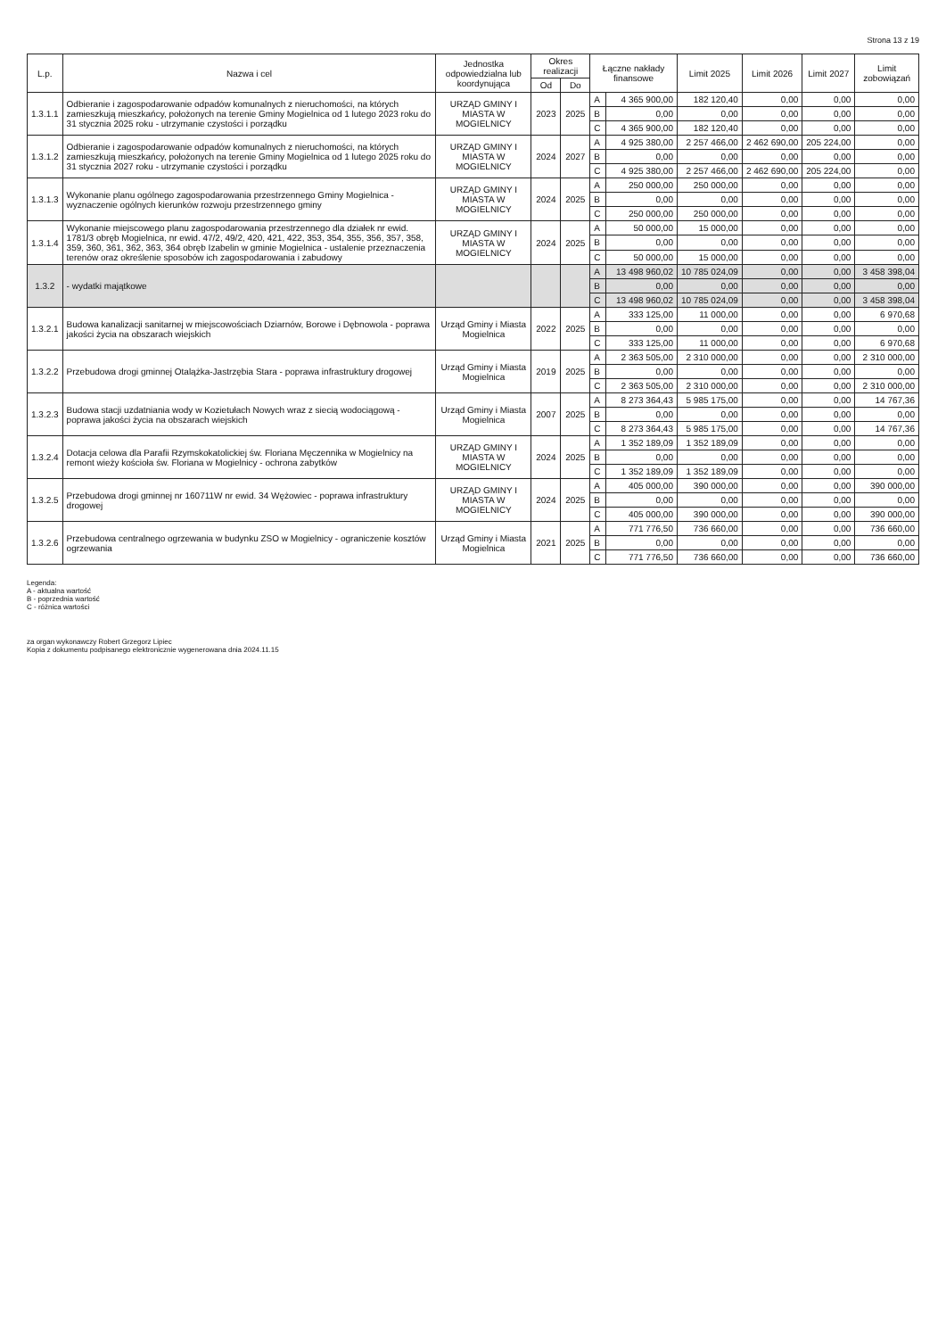Strona 13 z 19
| L.p. | Nazwa i cel | Jednostka odpowiedzialna lub koordynująca | Okres realizacji | | Łączne nakłady finansowe | | Limit 2025 | Limit 2026 | Limit 2027 | Limit zobowiązań |
| --- | --- | --- | --- | --- | --- | --- | --- | --- | --- | --- |
| | | | Od | Do | | | | | | |
| 1.3.1.1 | Odbieranie i zagospodarowanie odpadów komunalnych z nieruchomości, na których zamieszkują mieszkańcy, położonych na terenie Gminy Mogielnica od 1 lutego 2023 roku do 31 stycznia 2025 roku - utrzymanie czystości i porządku | URZĄD GMINY I MIASTA W MOGIELNICY | 2023 | 2025 | A | 4 365 900,00 | 182 120,40 | 0,00 | 0,00 | 0,00 |
| | | | | | B | 0,00 | 0,00 | 0,00 | 0,00 | 0,00 |
| | | | | | C | 4 365 900,00 | 182 120,40 | 0,00 | 0,00 | 0,00 |
| 1.3.1.2 | Odbieranie i zagospodarowanie odpadów komunalnych z nieruchomości, na których zamieszkują mieszkańcy, położonych na terenie Gminy Mogielnica od 1 lutego 2025 roku do 31 stycznia 2027 roku - utrzymanie czystości i porządku | URZĄD GMINY I MIASTA W MOGIELNICY | 2024 | 2027 | A | 4 925 380,00 | 2 257 466,00 | 2 462 690,00 | 205 224,00 | 0,00 |
| | | | | | B | 0,00 | 0,00 | 0,00 | 0,00 | 0,00 |
| | | | | | C | 4 925 380,00 | 2 257 466,00 | 2 462 690,00 | 205 224,00 | 0,00 |
| 1.3.1.3 | Wykonanie planu ogólnego zagospodarowania przestrzennego Gminy Mogielnica - wyznaczenie ogólnych kierunków rozwoju przestrzennego gminy | URZĄD GMINY I MIASTA W MOGIELNICY | 2024 | 2025 | A | 250 000,00 | 250 000,00 | 0,00 | 0,00 | 0,00 |
| | | | | | B | 0,00 | 0,00 | 0,00 | 0,00 | 0,00 |
| | | | | | C | 250 000,00 | 250 000,00 | 0,00 | 0,00 | 0,00 |
| 1.3.1.4 | Wykonanie miejscowego planu zagospodarowania przestrzennego dla działek nr ewid. 1781/3 obręb Mogielnica, nr ewid. 47/2, 49/2, 420, 421, 422, 353, 354, 355, 356, 357, 358, 359, 360, 361, 362, 363, 364 obręb Izabelin w gminie Mogielnica - ustalenie przeznaczenia terenów oraz określenie sposobów ich zagospodarowania i zabudowy | URZĄD GMINY I MIASTA W MOGIELNICY | 2024 | 2025 | A | 50 000,00 | 15 000,00 | 0,00 | 0,00 | 0,00 |
| | | | | | B | 0,00 | 0,00 | 0,00 | 0,00 | 0,00 |
| | | | | | C | 50 000,00 | 15 000,00 | 0,00 | 0,00 | 0,00 |
| 1.3.2 | - wydatki majątkowe | | | | A | 13 498 960,02 | 10 785 024,09 | 0,00 | 0,00 | 3 458 398,04 |
| | | | | | B | 0,00 | 0,00 | 0,00 | 0,00 | 0,00 |
| | | | | | C | 13 498 960,02 | 10 785 024,09 | 0,00 | 0,00 | 3 458 398,04 |
| 1.3.2.1 | Budowa kanalizacji sanitarnej w miejscowościach Dziarnów, Borowe i Dębnowola - poprawa jakości życia na obszarach wiejskich | Urząd Gminy i Miasta Mogielnica | 2022 | 2025 | A | 333 125,00 | 11 000,00 | 0,00 | 0,00 | 6 970,68 |
| | | | | | B | 0,00 | 0,00 | 0,00 | 0,00 | 0,00 |
| | | | | | C | 333 125,00 | 11 000,00 | 0,00 | 0,00 | 6 970,68 |
| 1.3.2.2 | Przebudowa drogi gminnej Otalążka-Jastrzębia Stara - poprawa infrastruktury drogowej | Urząd Gminy i Miasta Mogielnica | 2019 | 2025 | A | 2 363 505,00 | 2 310 000,00 | 0,00 | 0,00 | 2 310 000,00 |
| | | | | | B | 0,00 | 0,00 | 0,00 | 0,00 | 0,00 |
| | | | | | C | 2 363 505,00 | 2 310 000,00 | 0,00 | 0,00 | 2 310 000,00 |
| 1.3.2.3 | Budowa stacji uzdatniania wody w Kozietułach Nowych wraz z siecią wodociągową - poprawa jakości życia na obszarach wiejskich | Urząd Gminy i Miasta Mogielnica | 2007 | 2025 | A | 8 273 364,43 | 5 985 175,00 | 0,00 | 0,00 | 14 767,36 |
| | | | | | B | 0,00 | 0,00 | 0,00 | 0,00 | 0,00 |
| | | | | | C | 8 273 364,43 | 5 985 175,00 | 0,00 | 0,00 | 14 767,36 |
| 1.3.2.4 | Dotacja celowa dla Parafii Rzymskokatolickiej św. Floriana Męczennika w Mogielnicy na remont wieży kościoła św. Floriana w Mogielnicy - ochrona zabytków | URZĄD GMINY I MIASTA W MOGIELNICY | 2024 | 2025 | A | 1 352 189,09 | 1 352 189,09 | 0,00 | 0,00 | 0,00 |
| | | | | | B | 0,00 | 0,00 | 0,00 | 0,00 | 0,00 |
| | | | | | C | 1 352 189,09 | 1 352 189,09 | 0,00 | 0,00 | 0,00 |
| 1.3.2.5 | Przebudowa drogi gminnej nr 160711W nr ewid. 34 Wężowiec - poprawa infrastruktury drogowej | URZĄD GMINY I MIASTA W MOGIELNICY | 2024 | 2025 | A | 405 000,00 | 390 000,00 | 0,00 | 0,00 | 390 000,00 |
| | | | | | B | 0,00 | 0,00 | 0,00 | 0,00 | 0,00 |
| | | | | | C | 405 000,00 | 390 000,00 | 0,00 | 0,00 | 390 000,00 |
| 1.3.2.6 | Przebudowa centralnego ogrzewania w budynku ZSO w Mogielnicy - ograniczenie kosztów ogrzewania | Urząd Gminy i Miasta Mogielnica | 2021 | 2025 | A | 771 776,50 | 736 660,00 | 0,00 | 0,00 | 736 660,00 |
| | | | | | B | 0,00 | 0,00 | 0,00 | 0,00 | 0,00 |
| | | | | | C | 771 776,50 | 736 660,00 | 0,00 | 0,00 | 736 660,00 |
Legenda:
A - aktualna wartość
B - poprzednia wartość
C - różnica wartości
za organ wykonawczy Robert Grzegorz Lipiec
Kopia z dokumentu podpisanego elektronicznie wygenerowana dnia 2024.11.15